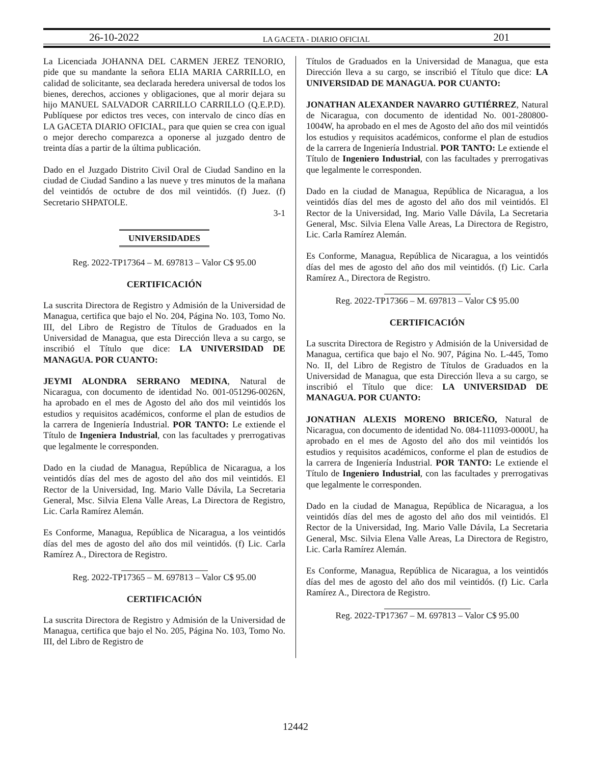26-10-2022 LA GACETA - DIARIO OFICIAL 201
La Licenciada JOHANNA DEL CARMEN JEREZ TENORIO, pide que su mandante la señora ELIA MARIA CARRILLO, en calidad de solicitante, sea declarada heredera universal de todos los bienes, derechos, acciones y obligaciones, que al morir dejara su hijo MANUEL SALVADOR CARRILLO CARRILLO (Q.E.P.D). Publíquese por edictos tres veces, con intervalo de cinco días en LA GACETA DIARIO OFICIAL, para que quien se crea con igual o mejor derecho comparezca a oponerse al juzgado dentro de treinta días a partir de la última publicación.
Dado en el Juzgado Distrito Civil Oral de Ciudad Sandino en la ciudad de Ciudad Sandino a las nueve y tres minutos de la mañana del veintidós de octubre de dos mil veintidós. (f) Juez. (f) Secretario SHPATOLE.
3-1
UNIVERSIDADES
Reg. 2022-TP17364 – M. 697813 – Valor C$ 95.00
CERTIFICACIÓN
La suscrita Directora de Registro y Admisión de la Universidad de Managua, certifica que bajo el No. 204, Página No. 103, Tomo No. III, del Libro de Registro de Títulos de Graduados en la Universidad de Managua, que esta Dirección lleva a su cargo, se inscribió el Título que dice: LA UNIVERSIDAD DE MANAGUA. POR CUANTO:
JEYMI ALONDRA SERRANO MEDINA, Natural de Nicaragua, con documento de identidad No. 001-051296-0026N, ha aprobado en el mes de Agosto del año dos mil veintidós los estudios y requisitos académicos, conforme el plan de estudios de la carrera de Ingeniería Industrial. POR TANTO: Le extiende el Título de Ingeniera Industrial, con las facultades y prerrogativas que legalmente le corresponden.
Dado en la ciudad de Managua, República de Nicaragua, a los veintidós días del mes de agosto del año dos mil veintidós. El Rector de la Universidad, Ing. Mario Valle Dávila, La Secretaria General, Msc. Silvia Elena Valle Areas, La Directora de Registro, Lic. Carla Ramírez Alemán.
Es Conforme, Managua, República de Nicaragua, a los veintidós días del mes de agosto del año dos mil veintidós. (f) Lic. Carla Ramírez A., Directora de Registro.
Reg. 2022-TP17365 – M. 697813 – Valor C$ 95.00
CERTIFICACIÓN
La suscrita Directora de Registro y Admisión de la Universidad de Managua, certifica que bajo el No. 205, Página No. 103, Tomo No. III, del Libro de Registro de
Títulos de Graduados en la Universidad de Managua, que esta Dirección lleva a su cargo, se inscribió el Título que dice: LA UNIVERSIDAD DE MANAGUA. POR CUANTO:
JONATHAN ALEXANDER NAVARRO GUTIÉRREZ, Natural de Nicaragua, con documento de identidad No. 001-280800-1004W, ha aprobado en el mes de Agosto del año dos mil veintidós los estudios y requisitos académicos, conforme el plan de estudios de la carrera de Ingeniería Industrial. POR TANTO: Le extiende el Título de Ingeniero Industrial, con las facultades y prerrogativas que legalmente le corresponden.
Dado en la ciudad de Managua, República de Nicaragua, a los veintidós días del mes de agosto del año dos mil veintidós. El Rector de la Universidad, Ing. Mario Valle Dávila, La Secretaria General, Msc. Silvia Elena Valle Areas, La Directora de Registro, Lic. Carla Ramírez Alemán.
Es Conforme, Managua, República de Nicaragua, a los veintidós días del mes de agosto del año dos mil veintidós. (f) Lic. Carla Ramírez A., Directora de Registro.
Reg. 2022-TP17366 – M. 697813 – Valor C$ 95.00
CERTIFICACIÓN
La suscrita Directora de Registro y Admisión de la Universidad de Managua, certifica que bajo el No. 907, Página No. L-445, Tomo No. II, del Libro de Registro de Títulos de Graduados en la Universidad de Managua, que esta Dirección lleva a su cargo, se inscribió el Título que dice: LA UNIVERSIDAD DE MANAGUA. POR CUANTO:
JONATHAN ALEXIS MORENO BRICEÑO, Natural de Nicaragua, con documento de identidad No. 084-111093-0000U, ha aprobado en el mes de Agosto del año dos mil veintidós los estudios y requisitos académicos, conforme el plan de estudios de la carrera de Ingeniería Industrial. POR TANTO: Le extiende el Título de Ingeniero Industrial, con las facultades y prerrogativas que legalmente le corresponden.
Dado en la ciudad de Managua, República de Nicaragua, a los veintidós días del mes de agosto del año dos mil veintidós. El Rector de la Universidad, Ing. Mario Valle Dávila, La Secretaria General, Msc. Silvia Elena Valle Areas, La Directora de Registro, Lic. Carla Ramírez Alemán.
Es Conforme, Managua, República de Nicaragua, a los veintidós días del mes de agosto del año dos mil veintidós. (f) Lic. Carla Ramírez A., Directora de Registro.
Reg. 2022-TP17367 – M. 697813 – Valor C$ 95.00
12442